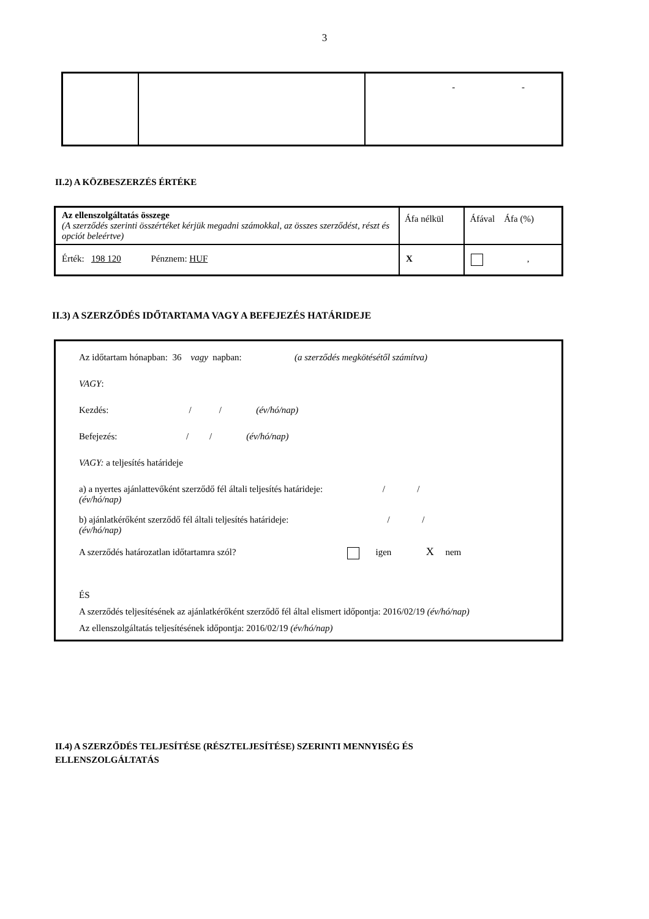3
| | | - - |
II.2) A KÖZBESZERZÉS ÉRTÉKE
| Az ellenszolgáltatás összege (A szerződés szerinti összértéket kérjük megadni számokkal, az összes szerződést, részt és opciót beleértve) | Áfa nélkül | Áfával Áfa (%) |
| Érték: 198 120 Pénznem: HUF | X | , |
II.3) A SZERZŐDÉS IDŐTARTAMA VAGY A BEFEJEZÉS HATÁRIDEJE
Az időtartam hónapban: 36 vagy napban: (a szerződés megkötésétől számítva)
VAGY:
Kezdés: / / (év/hó/nap)
Befejezés: / / (év/hó/nap)
VAGY: a teljesítés határideje
a) a nyertes ajánlattevőként szerződő fél általi teljesítés határideje: / /
(év/hó/nap)
b) ajánlatkérőként szerződő fél általi teljesítés határideje: / /
(év/hó/nap)
A szerződés határozatlan időtartamra szól? igen X nem
ÉS
A szerződés teljesítésének az ajánlatkérőként szerződő fél által elismert időpontja: 2016/02/19 (év/hó/nap)
Az ellenszolgáltatás teljesítésének időpontja: 2016/02/19 (év/hó/nap)
II.4) A SZERZŐDÉS TELJESÍTÉSE (RÉSZTELJESÍTÉSE) SZERINTI MENNYISÉG ÉS ELLENSZOLGÁLTATÁS